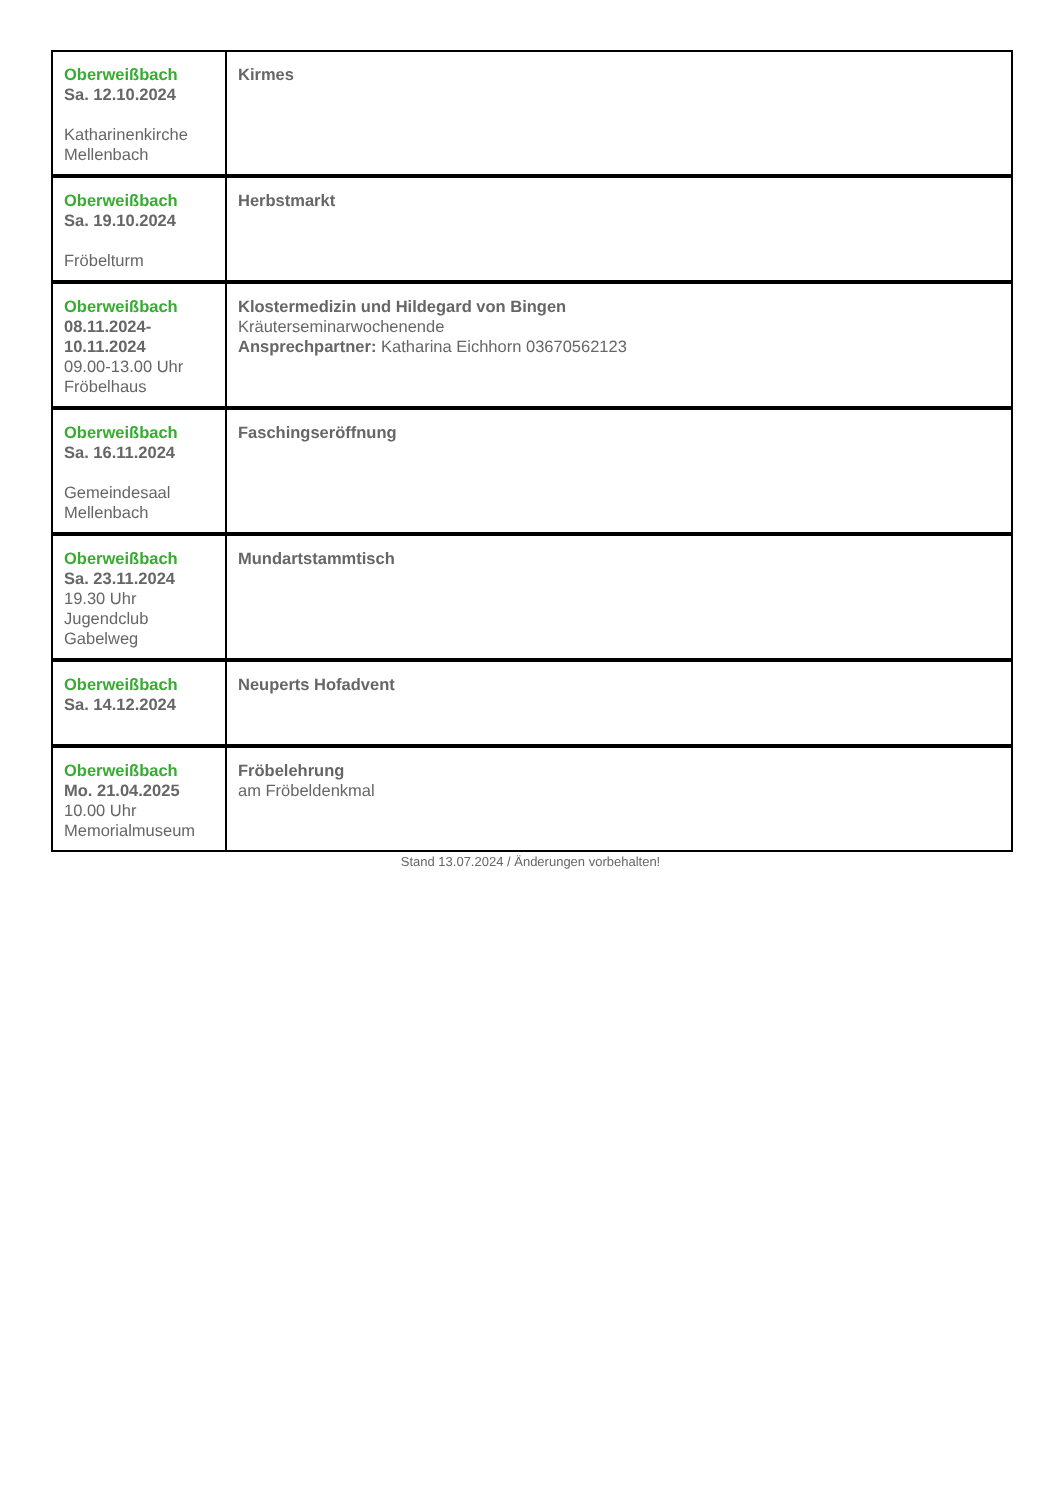| Oberweißbach Sa. 12.10.2024 Katharinenkirche Mellenbach | Kirmes |
| Oberweißbach Sa. 19.10.2024 Fröbelturm | Herbstmarkt |
| Oberweißbach 08.11.2024- 10.11.2024 09.00-13.00 Uhr Fröbelhaus | Klostermedizin und Hildegard von Bingen Kräuterseminarwochenende Ansprechpartner: Katharina Eichhorn 03670562123 |
| Oberweißbach Sa. 16.11.2024 Gemeindesaal Mellenbach | Faschingseröffnung |
| Oberweißbach Sa. 23.11.2024 19.30 Uhr Jugendclub Gabelweg | Mundartstammtisch |
| Oberweißbach Sa. 14.12.2024 | Neuperts Hofadvent |
| Oberweißbach Mo. 21.04.2025 10.00 Uhr Memorialmuseum | Fröbelehrung am Fröbeldenkmal |
Stand 13.07.2024 / Änderungen vorbehalten!